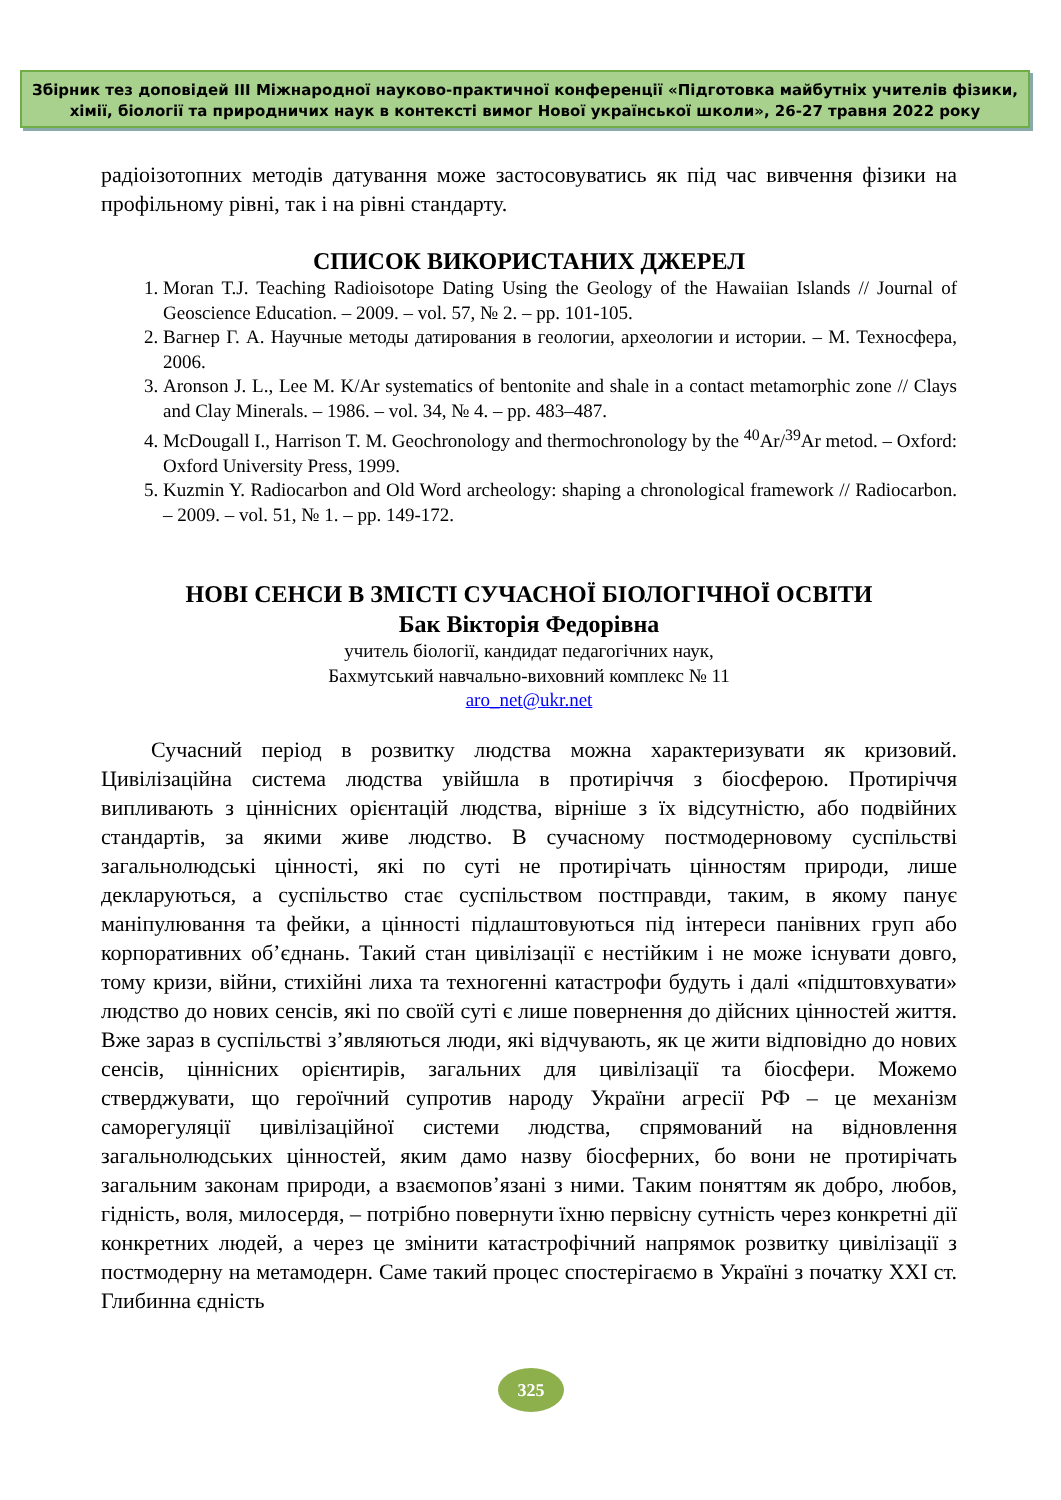Збірник тез доповідей ІІІ Міжнародної науково-практичної конференції «Підготовка майбутніх учителів фізики,
хімії, біології та природничих наук в контексті вимог Нової української школи», 26-27 травня 2022 року
радіоізотопних методів датування може застосовуватись як під час вивчення фізики на профільному рівні, так і на рівні стандарту.
СПИСОК ВИКОРИСТАНИХ ДЖЕРЕЛ
1. Moran T.J. Teaching Radioisotope Dating Using the Geology of the Hawaiian Islands // Journal of Geoscience Education. – 2009. – vol. 57, № 2. – pp. 101-105.
2. Вагнер Г. А. Научные методы датирования в геологии, археологии и истории. – М. Техносфера, 2006.
3. Aronson J. L., Lee M. K/Ar systematics of bentonite and shale in a contact metamorphic zone // Clays and Clay Minerals. – 1986. – vol. 34, № 4. – pp. 483–487.
4. McDougall I., Harrison T. M. Geochronology and thermochronology by the <sup>40</sup>Ar/<sup>39</sup>Ar metod. – Oxford: Oxford University Press, 1999.
5. Kuzmin Y. Radiocarbon and Old Word archeology: shaping a chronological framework // Radiocarbon. – 2009. – vol. 51, № 1. – pp. 149-172.
НОВІ СЕНСИ В ЗМІСТІ СУЧАСНОЇ БІОЛОГІЧНОЇ ОСВІТИ
Бак Вікторія Федорівна
учитель біології, кандидат педагогічних наук,
Бахмутський навчально-виховний комплекс № 11
aro_net@ukr.net
Сучасний період в розвитку людства можна характеризувати як кризовий. Цивілізаційна система людства увійшла в протиріччя з біосферою. Протиріччя випливають з ціннісних орієнтацій людства, вірніше з їх відсутністю, або подвійних стандартів, за якими живе людство. В сучасному постмодерновому суспільстві загальнолюдські цінності, які по суті не протирічать цінностям природи, лише декларуються, а суспільство стає суспільством постправди, таким, в якому панує маніпулювання та фейки, а цінності підлаштовуються під інтереси панівних груп або корпоративних об’єднань. Такий стан цивілізації є нестійким і не може існувати довго, тому кризи, війни, стихійні лиха та техногенні катастрофи будуть і далі «підштовхувати» людство до нових сенсів, які по своїй суті є лише повернення до дійсних цінностей життя. Вже зараз в суспільстві з’являються люди, які відчувають, як це жити відповідно до нових сенсів, ціннісних орієнтирів, загальних для цивілізації та біосфери. Можемо стверджувати, що героїчний супротив народу України агресії РФ – це механізм саморегуляції цивілізаційної системи людства, спрямований на відновлення загальнолюдських цінностей, яким дамо назву біосферних, бо вони не протирічать загальним законам природи, а взаємопов’язані з ними. Таким поняттям як добро, любов, гідність, воля, милосердя, – потрібно повернути їхню первісну сутність через конкретні дії конкретних людей, а через це змінити катастрофічний напрямок розвитку цивілізації з постмодерну на метамодерн. Саме такий процес спостерігаємо в Україні з початку XXI ст. Глибинна єдність
325